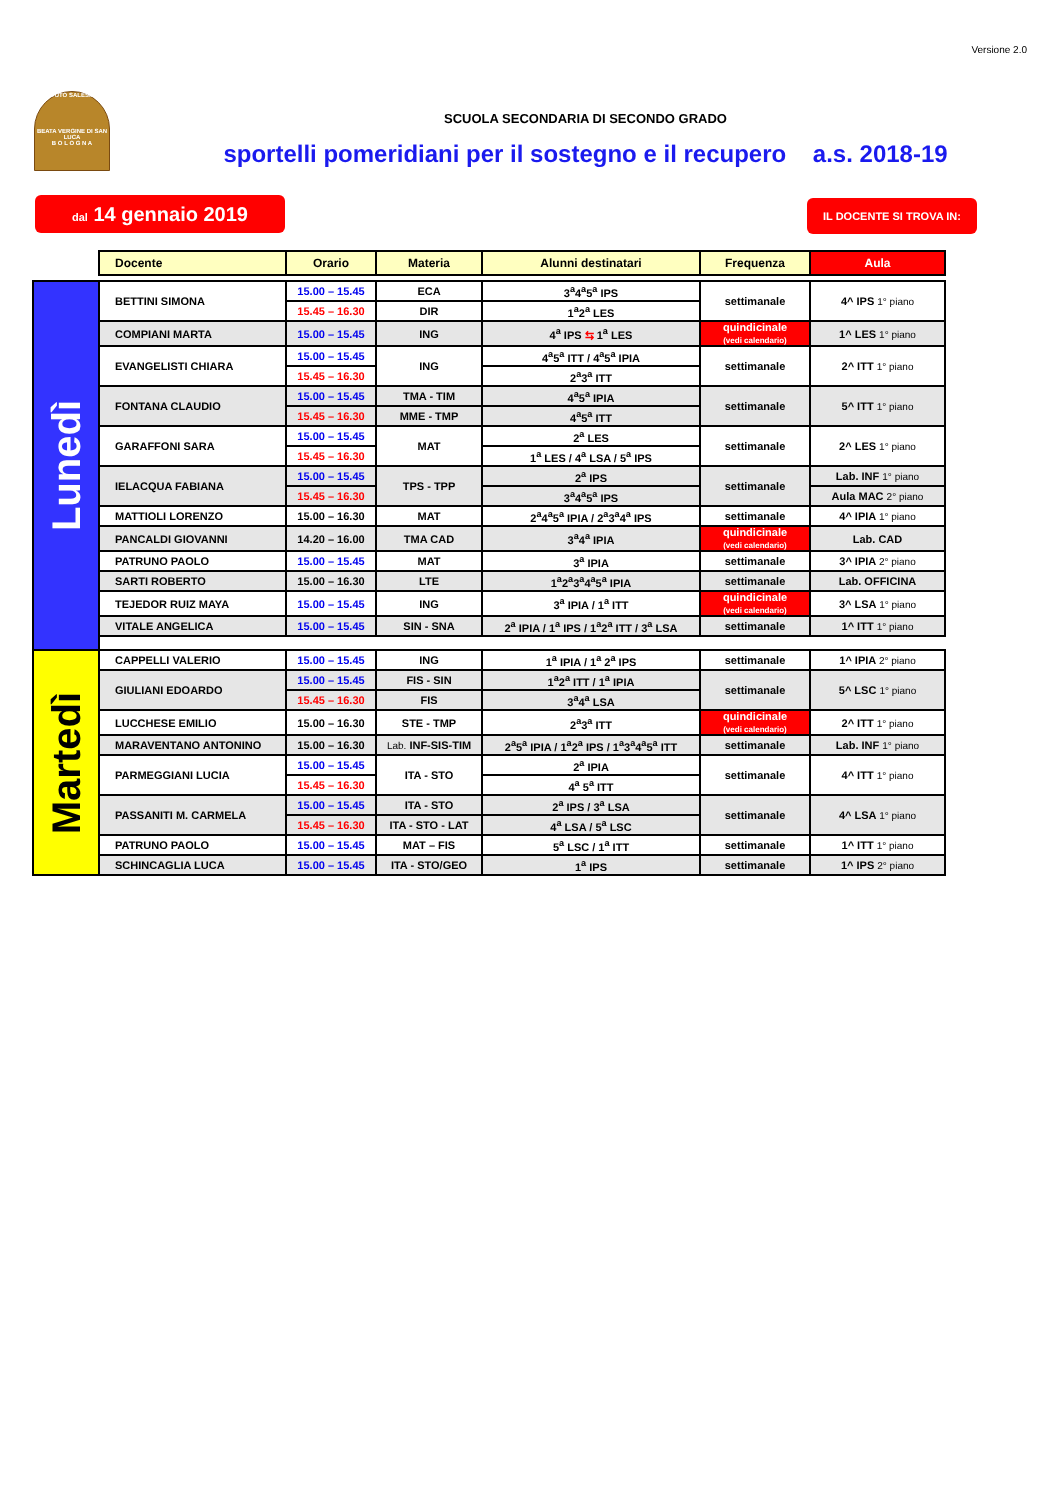Versione 2.0
ISTITUTO SALESIANO
BEATA VERGINE DI SAN LUCA
B O L O G N A
SCUOLA SECONDARIA DI SECONDO GRADO
sportelli pomeridiani per il sostegno e il recupero a.s. 2018-19
dal 14 gennaio 2019
IL DOCENTE SI TROVA IN:
| | Docente | Orario | Materia | Alunni destinatari | Frequenza | Aula |
| --- | --- | --- | --- | --- | --- | --- |
| Lunedì | BETTINI SIMONA | 15.00 – 15.45 | ECA | 3<sup>a</sup>4<sup>a</sup>5<sup>a</sup> IPS | settimanale | 4^ IPS 1° piano |
| | | 15.45 – 16.30 | DIR | 1<sup>a</sup>2<sup>a</sup> LES | | |
| | COMPIANI MARTA | 15.00 – 15.45 | ING | 4<sup>a</sup> IPS ⇆ 1<sup>a</sup> LES | quindicinale (vedi calendario) | 1^ LES 1° piano |
| | EVANGELISTI CHIARA | 15.00 – 15.45 | ING | 4<sup>a</sup>5<sup>a</sup> ITT / 4<sup>a</sup>5<sup>a</sup> IPIA | settimanale | 2^ ITT 1° piano |
| | | 15.45 – 16.30 | | 2<sup>a</sup>3<sup>a</sup> ITT | | |
| | FONTANA CLAUDIO | 15.00 – 15.45 | TMA - TIM | 4<sup>a</sup>5<sup>a</sup> IPIA | settimanale | 5^ ITT 1° piano |
| | | 15.45 – 16.30 | MME - TMP | 4<sup>a</sup>5<sup>a</sup> ITT | | |
| | GARAFFONI SARA | 15.00 – 15.45 | MAT | 2<sup>a</sup> LES | settimanale | 2^ LES 1° piano |
| | | 15.45 – 16.30 | | 1<sup>a</sup> LES / 4<sup>a</sup> LSA / 5<sup>a</sup> IPS | | |
| | IELACQUA FABIANA | 15.00 – 15.45 | TPS - TPP | 2<sup>a</sup> IPS | settimanale | Lab. INF 1° piano |
| | | 15.45 – 16.30 | | 3<sup>a</sup>4<sup>a</sup>5<sup>a</sup> IPS | | Aula MAC 2° piano |
| | MATTIOLI LORENZO | 15.00 – 16.30 | MAT | 2<sup>a</sup>4<sup>a</sup>5<sup>a</sup> IPIA / 2<sup>a</sup>3<sup>a</sup>4<sup>a</sup> IPS | settimanale | 4^ IPIA 1° piano |
| | PANCALDI GIOVANNI | 14.20 – 16.00 | TMA CAD | 3<sup>a</sup>4<sup>a</sup> IPIA | quindicinale (vedi calendario) | Lab. CAD |
| | PATRUNO PAOLO | 15.00 – 15.45 | MAT | 3<sup>a</sup> IPIA | settimanale | 3^ IPIA 2° piano |
| | SARTI ROBERTO | 15.00 – 16.30 | LTE | 1<sup>a</sup>2<sup>a</sup>3<sup>a</sup>4<sup>a</sup>5<sup>a</sup> IPIA | settimanale | Lab. OFFICINA |
| | TEJEDOR RUIZ MAYA | 15.00 – 15.45 | ING | 3<sup>a</sup> IPIA / 1<sup>a</sup> ITT | quindicinale (vedi calendario) | 3^ LSA 1° piano |
| | VITALE ANGELICA | 15.00 – 15.45 | SIN - SNA | 2<sup>a</sup> IPIA / 1<sup>a</sup> IPS / 1<sup>a</sup>2<sup>a</sup> ITT / 3<sup>a</sup> LSA | settimanale | 1^ ITT 1° piano |
| Martedì | CAPPELLI VALERIO | 15.00 – 15.45 | ING | 1<sup>a</sup> IPIA / 1<sup>a</sup> 2<sup>a</sup> IPS | settimanale | 1^ IPIA 2° piano |
| | GIULIANI EDOARDO | 15.00 – 15.45 | FIS - SIN | 1<sup>a</sup>2<sup>a</sup> ITT / 1<sup>a</sup> IPIA | settimanale | 5^ LSC 1° piano |
| | | 15.45 – 16.30 | FIS | 3<sup>a</sup>4<sup>a</sup> LSA | | |
| | LUCCHESE EMILIO | 15.00 – 16.30 | STE - TMP | 2<sup>a</sup>3<sup>a</sup> ITT | quindicinale (vedi calendario) | 2^ ITT 1° piano |
| | MARAVENTANO ANTONINO | 15.00 – 16.30 | Lab. INF-SIS-TIM | 2<sup>a</sup>5<sup>a</sup> IPIA / 1<sup>a</sup>2<sup>a</sup> IPS / 1<sup>a</sup>3<sup>a</sup>4<sup>a</sup>5<sup>a</sup> ITT | settimanale | Lab. INF 1° piano |
| | PARMEGGIANI LUCIA | 15.00 – 15.45 | ITA - STO | 2<sup>a</sup> IPIA | settimanale | 4^ ITT 1° piano |
| | | 15.45 – 16.30 | | 4<sup>a</sup> 5<sup>a</sup> ITT | | |
| | PASSANITI M. CARMELA | 15.00 – 15.45 | ITA - STO | 2<sup>a</sup> IPS / 3<sup>a</sup> LSA | settimanale | 4^ LSA 1° piano |
| | | 15.45 – 16.30 | ITA - STO - LAT | 4<sup>a</sup> LSA / 5<sup>a</sup> LSC | | |
| | PATRUNO PAOLO | 15.00 – 15.45 | MAT – FIS | 5<sup>a</sup> LSC / 1<sup>a</sup> ITT | settimanale | 1^ ITT 1° piano |
| | SCHINCAGLIA LUCA | 15.00 – 15.45 | ITA - STO/GEO | 1<sup>a</sup> IPS | settimanale | 1^ IPS 2° piano |